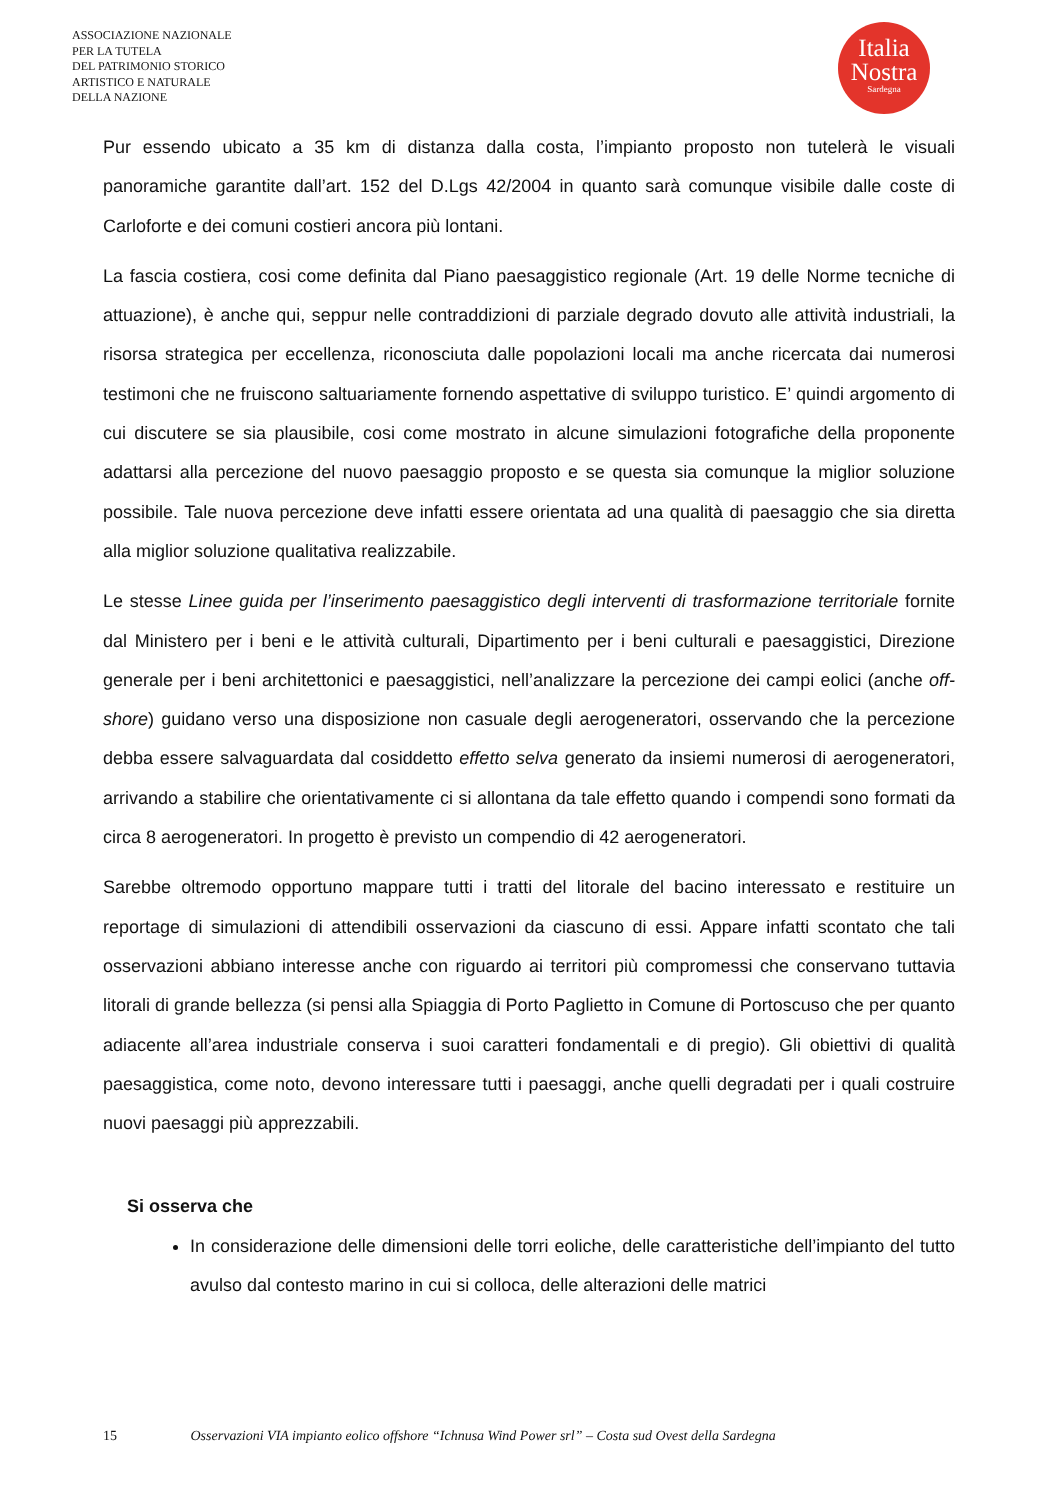ASSOCIAZIONE NAZIONALE
PER LA TUTELA
DEL PATRIMONIO STORICO
ARTISTICO E NATURALE
DELLA NAZIONE
Italia
Nostra
Sardegna
Pur essendo ubicato a 35 km di distanza dalla costa, l’impianto proposto non tutelerà le visuali panoramiche garantite dall’art. 152 del D.Lgs 42/2004 in quanto sarà comunque visibile dalle coste di Carloforte e dei comuni costieri ancora più lontani.
La fascia costiera, cosi come definita dal Piano paesaggistico regionale (Art. 19 delle Norme tecniche di attuazione), è anche qui, seppur nelle contraddizioni di parziale degrado dovuto alle attività industriali, la risorsa strategica per eccellenza, riconosciuta dalle popolazioni locali ma anche ricercata dai numerosi testimoni che ne fruiscono saltuariamente fornendo aspettative di sviluppo turistico. E’ quindi argomento di cui discutere se sia plausibile, cosi come mostrato in alcune simulazioni fotografiche della proponente adattarsi alla percezione del nuovo paesaggio proposto e se questa sia comunque la miglior soluzione possibile. Tale nuova percezione deve infatti essere orientata ad una qualità di paesaggio che sia diretta alla miglior soluzione qualitativa realizzabile.
Le stesse Linee guida per l’inserimento paesaggistico degli interventi di trasformazione territoriale fornite dal Ministero per i beni e le attività culturali, Dipartimento per i beni culturali e paesaggistici, Direzione generale per i beni architettonici e paesaggistici, nell’analizzare la percezione dei campi eolici (anche off-shore) guidano verso una disposizione non casuale degli aerogeneratori, osservando che la percezione debba essere salvaguardata dal cosiddetto effetto selva generato da insiemi numerosi di aerogeneratori, arrivando a stabilire che orientativamente ci si allontana da tale effetto quando i compendi sono formati da circa 8 aerogeneratori. In progetto è previsto un compendio di 42 aerogeneratori.
Sarebbe oltremodo opportuno mappare tutti i tratti del litorale del bacino interessato e restituire un reportage di simulazioni di attendibili osservazioni da ciascuno di essi. Appare infatti scontato che tali osservazioni abbiano interesse anche con riguardo ai territori più compromessi che conservano tuttavia litorali di grande bellezza (si pensi alla Spiaggia di Porto Paglietto in Comune di Portoscuso che per quanto adiacente all’area industriale conserva i suoi caratteri fondamentali e di pregio). Gli obiettivi di qualità paesaggistica, come noto, devono interessare tutti i paesaggi, anche quelli degradati per i quali costruire nuovi paesaggi più apprezzabili.
Si osserva che
In considerazione delle dimensioni delle torri eoliche, delle caratteristiche dell’impianto del tutto avulso dal contesto marino in cui si colloca, delle alterazioni delle matrici
15 Osservazioni VIA impianto eolico offshore “Ichnusa Wind Power srl” – Costa sud Ovest della Sardegna